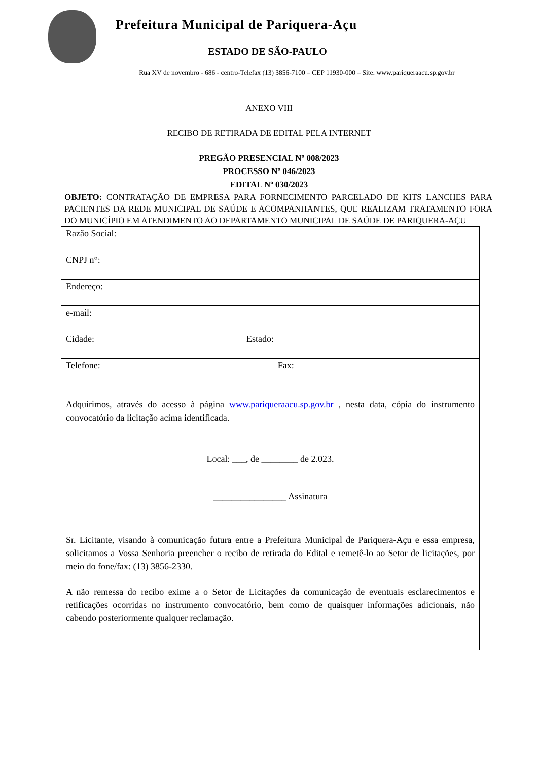Prefeitura Municipal de Pariquera-Açu
ESTADO DE SÃO-PAULO
Rua XV de novembro - 686 - centro-Telefax (13) 3856-7100 – CEP 11930-000 – Site: www.pariqueraacu.sp.gov.br
ANEXO VIII
RECIBO DE RETIRADA DE EDITAL PELA INTERNET
PREGÃO PRESENCIAL Nº 008/2023
PROCESSO Nº 046/2023
EDITAL Nº 030/2023
OBJETO: CONTRATAÇÃO DE EMPRESA PARA FORNECIMENTO PARCELADO DE KITS LANCHES PARA PACIENTES DA REDE MUNICIPAL DE SAÚDE E ACOMPANHANTES, QUE REALIZAM TRATAMENTO FORA DO MUNICÍPIO EM ATENDIMENTO AO DEPARTAMENTO MUNICIPAL DE SAÚDE DE PARIQUERA-AÇU
| Razão Social: |
| CNPJ n°: |
| Endereço: |
| e-mail: |
| Cidade: Estado: |
| Telefone: Fax: |
| Adquirimos, através do acesso à página www.pariqueraacu.sp.gov.br , nesta data, cópia do instrumento convocatório da licitação acima identificada. Local: ___, de ________ de 2.023. ________________ Assinatura Sr. Licitante, visando à comunicação futura entre a Prefeitura Municipal de Pariquera-Açu e essa empresa, solicitamos a Vossa Senhoria preencher o recibo de retirada do Edital e remetê-lo ao Setor de licitações, por meio do fone/fax: (13) 3856-2330. A não remessa do recibo exime a o Setor de Licitações da comunicação de eventuais esclarecimentos e retificações ocorridas no instrumento convocatório, bem como de quaisquer informações adicionais, não cabendo posteriormente qualquer reclamação. |